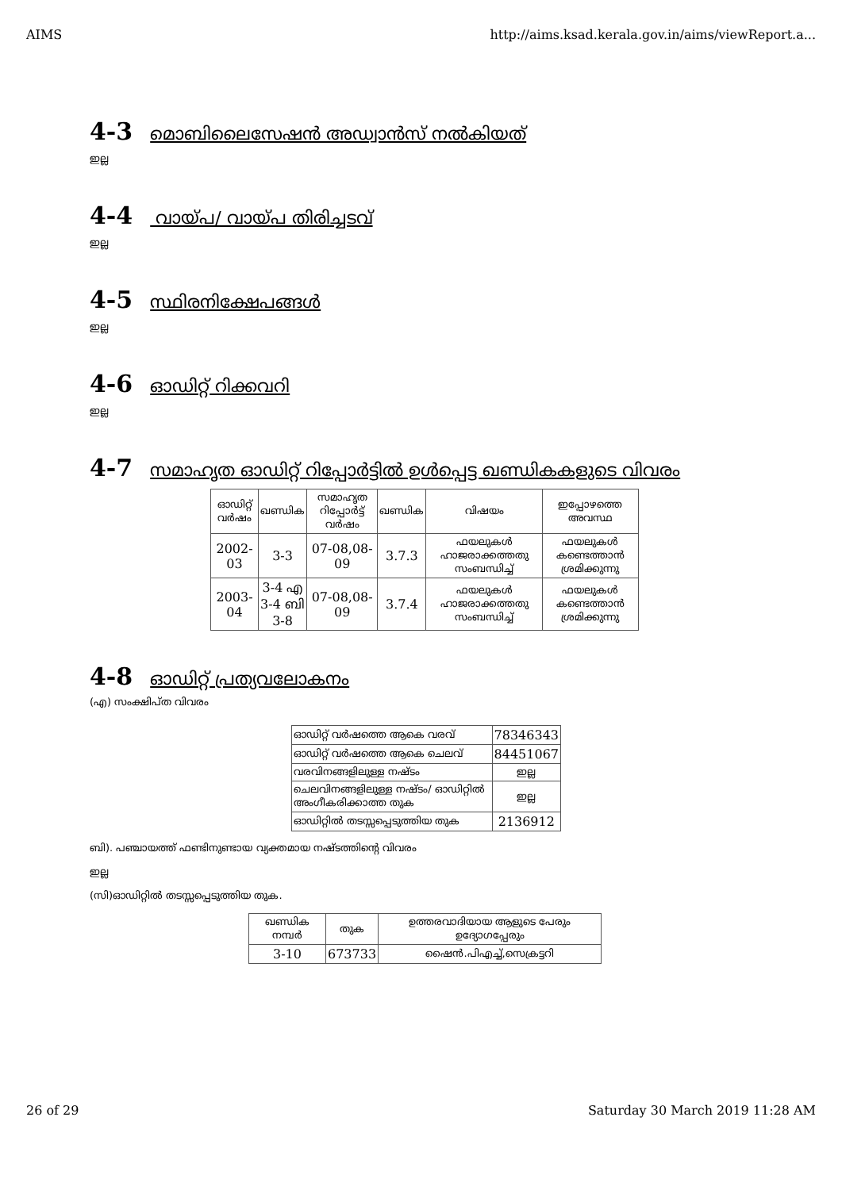AIMS http://aims.ksad.kerala.gov.in/aims/viewReport.a...
4-3 മൊബിലൈസേഷൻ അഡ്വാൻസ് നൽകിയത്
ഇല്ല
4-4 വായ്പ/ വായ്പ തിരിച്ചടവ്
ഇല്ല
4-5 സ്ഥിരനിക്ഷേപങ്ങൾ
ഇല്ല
4-6 ഓഡിറ്റ് റിക്കവറി
ഇല്ല
4-7 സമാഹൃത ഓഡിറ്റ് റിപ്പോർട്ടിൽ ഉൾപ്പെട്ട ഖണ്ഡികകളുടെ വിവരം
| ഓഡിറ്റ് വർഷം | ഖണ്ഡിക | സമാഹൃത റിപ്പോർട്ട് വർഷം | ഖണ്ഡിക | വിഷയം | ഇപ്പോഴത്തെ അവസ്ഥ |
| --- | --- | --- | --- | --- | --- |
| 2002-03 | 3-3 | 07-08,08-09 | 3.7.3 | ഫയലുകൾ ഹാജരാക്കത്തതു സംബന്ധിച്ച് | ഫയലുകൾ കണ്ടെത്താൻ ശ്രമിക്കുന്നു |
| 2003-04 | 3-4 എ 3-4 ബി 3-8 | 07-08,08-09 | 3.7.4 | ഫയലുകൾ ഹാജരാക്കത്തതു സംബന്ധിച്ച് | ഫയലുകൾ കണ്ടെത്താൻ ശ്രമിക്കുന്നു |
4-8 ഓഡിറ്റ് പ്രത്യവലോകനം
(എ) സംക്ഷിപ്ത വിവരം
| ഓഡിറ്റ് വർഷത്തെ ആകെ വരവ് | 78346343 |
| ഓഡിറ്റ് വർഷത്തെ ആകെ ചെലവ് | 84451067 |
| വരവിനങ്ങളിലുള്ള നഷ്ടം | ഇല്ല |
| ചെലവിനങ്ങളിലുള്ള നഷ്ടം/ ഓഡിറ്റിൽ അംഗീകരിക്കാത്ത തുക | ഇല്ല |
| ഓഡിറ്റിൽ തടസ്സപ്പെടുത്തിയ തുക | 2136912 |
ബി). പഞ്ചായത്ത് ഫണ്ടിനുണ്ടായ വ്യക്തമായ നഷ്ടത്തിന്റെ വിവരം
ഇല്ല
(സി)ഓഡിറ്റിൽ തടസ്സപ്പെടുത്തിയ തുക.
| ഖണ്ഡിക നമ്പർ | തുക | ഉത്തരവാദിയായ ആളുടെ പേരും ഉദ്യോഗപ്പേരും |
| --- | --- | --- |
| 3-10 | 673733 | ഷൈൻ.പിഎച്ച്,സെക്രട്ടറി |
26 of 29 Saturday 30 March 2019 11:28 AM